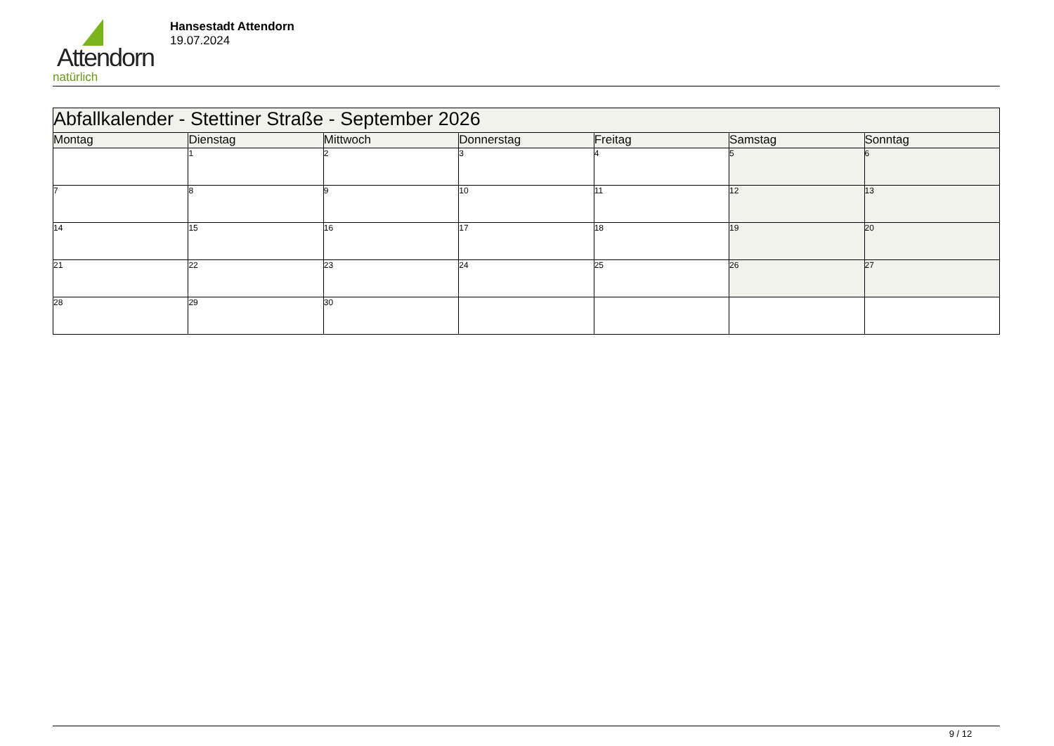Attendorn
natürlich
Hansestadt Attendorn
19.07.2024
| Abfallkalender - Stettiner Straße - September 2026 | | | | | | |
| Montag | Dienstag | Mittwoch | Donnerstag | Freitag | Samstag | Sonntag |
| | 1 | 2 | 3 | 4 | 5 | 6 |
| 7 | 8 | 9 | 10 | 11 | 12 | 13 |
| 14 | 15 | 16 | 17 | 18 | 19 | 20 |
| 21 | 22 | 23 | 24 | 25 | 26 | 27 |
| 28 | 29 | 30 | | | | |
9 / 12